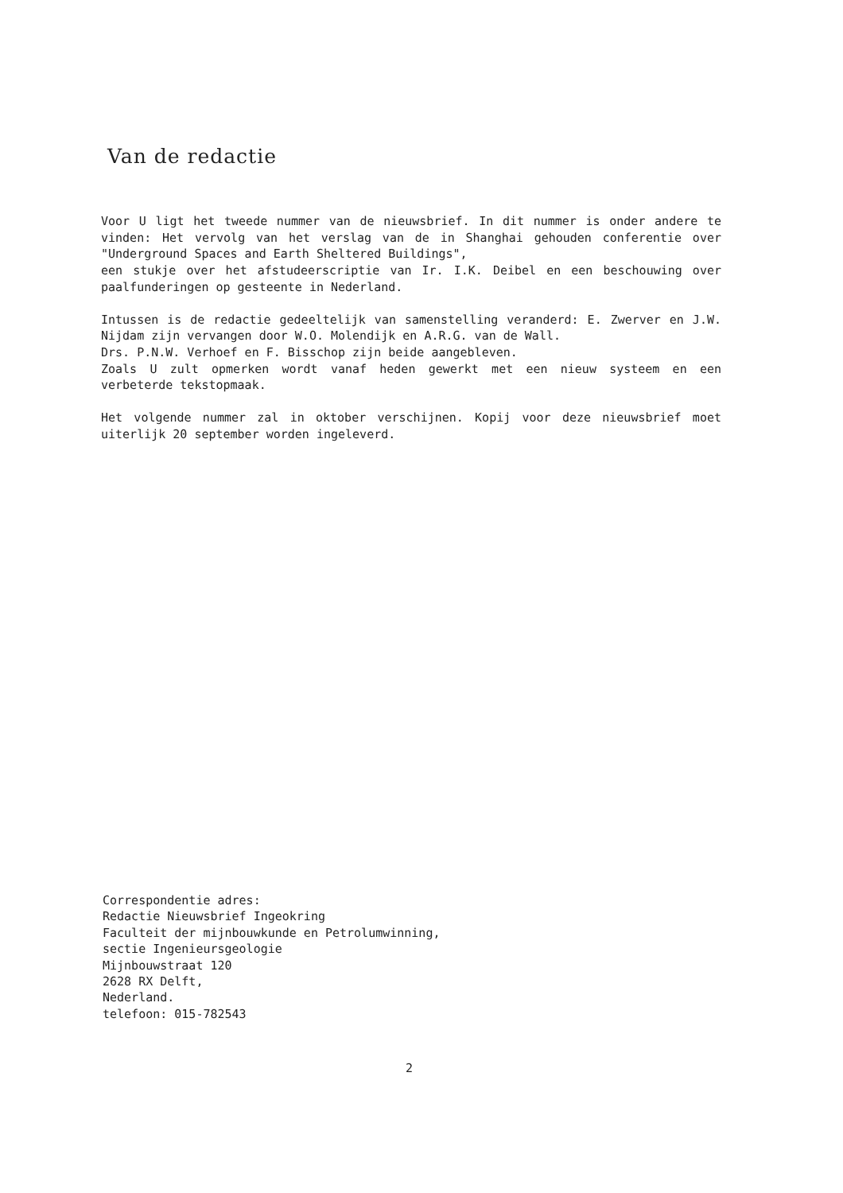Van de redactie
Voor U ligt het tweede nummer van de nieuwsbrief. In dit nummer is onder andere te vinden: Het vervolg van het verslag van de in Shanghai gehouden conferentie over "Underground Spaces and Earth Sheltered Buildings",
een stukje over het afstudeerscriptie van Ir. I.K. Deibel en een beschouwing over paalfunderingen op gesteente in Nederland.
Intussen is de redactie gedeeltelijk van samenstelling veranderd: E. Zwerver en J.W. Nijdam zijn vervangen door W.O. Molendijk en A.R.G. van de Wall.
Drs. P.N.W. Verhoef en F. Bisschop zijn beide aangebleven.
Zoals U zult opmerken wordt vanaf heden gewerkt met een nieuw systeem en een verbeterde tekstopmaak.
Het volgende nummer zal in oktober verschijnen. Kopij voor deze nieuwsbrief moet uiterlijk 20 september worden ingeleverd.
Correspondentie adres:
Redactie Nieuwsbrief Ingeokring
Faculteit der mijnbouwkunde en Petrolumwinning,
sectie Ingenieursgeologie
Mijnbouwstraat 120
2628 RX Delft,
Nederland.
telefoon: 015-782543
2